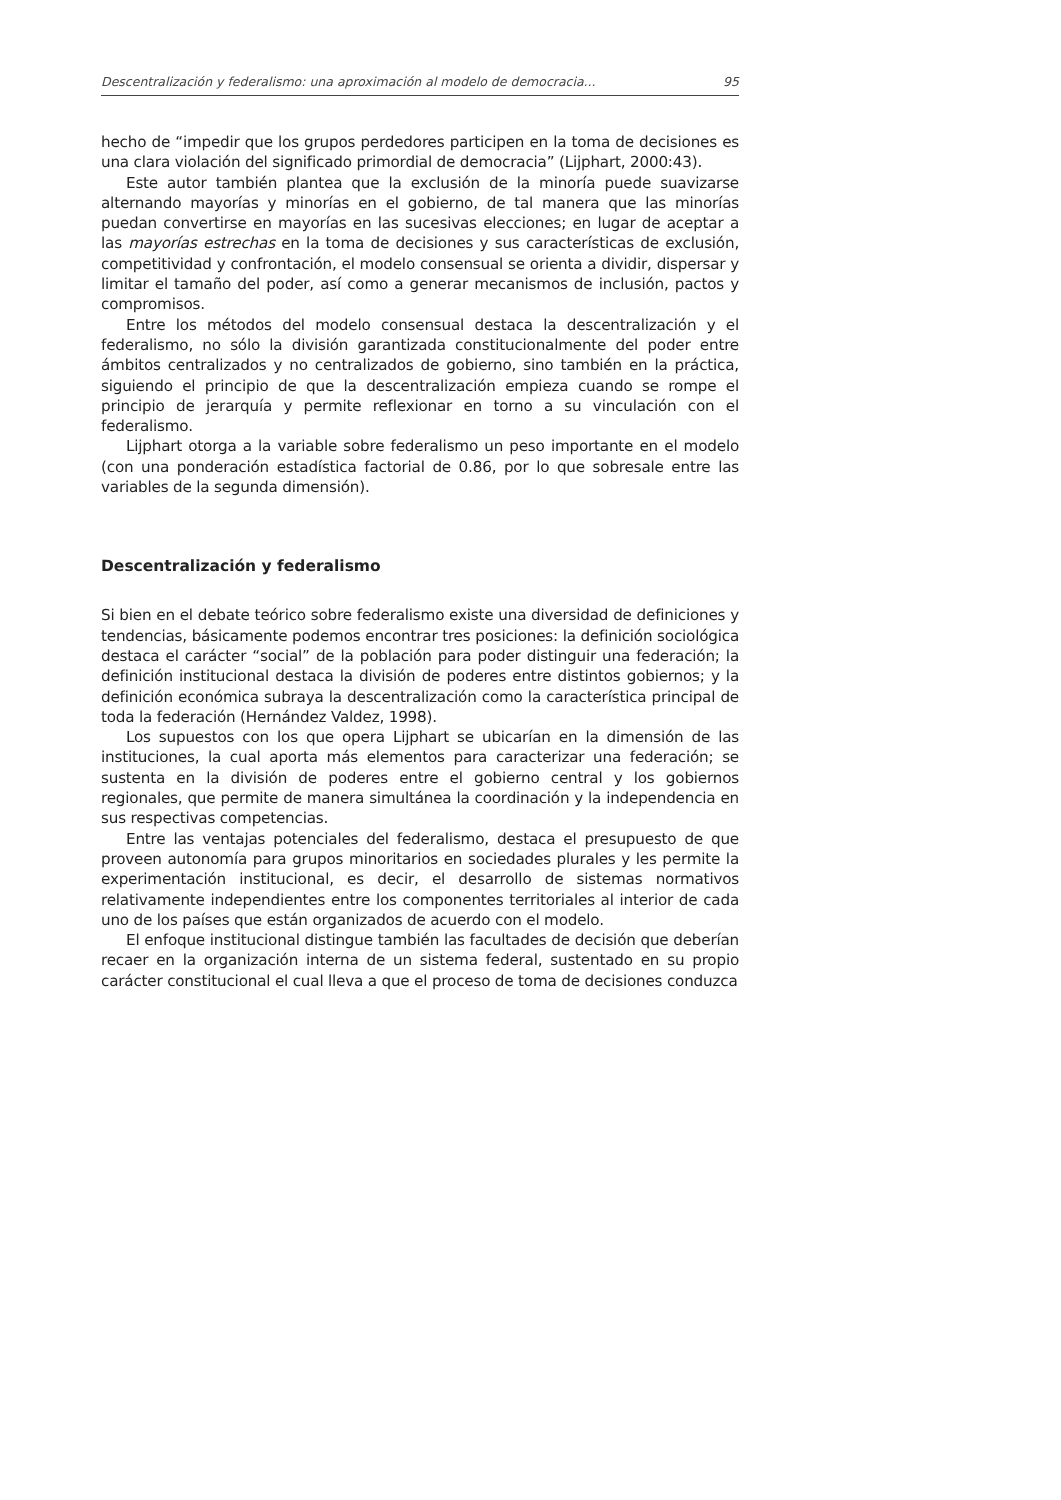Descentralización y federalismo: una aproximación al modelo de democracia... 95
hecho de “impedir que los grupos perdedores participen en la toma de decisiones es una clara violación del significado primordial de democracia” (Lijphart, 2000:43).
Este autor también plantea que la exclusión de la minoría puede suavizarse alternando mayorías y minorías en el gobierno, de tal manera que las minorías puedan convertirse en mayorías en las sucesivas elecciones; en lugar de aceptar a las mayorías estrechas en la toma de decisiones y sus características de exclusión, competitividad y confrontación, el modelo consensual se orienta a dividir, dispersar y limitar el tamaño del poder, así como a generar mecanismos de inclusión, pactos y compromisos.
Entre los métodos del modelo consensual destaca la descentralización y el federalismo, no sólo la división garantizada constitucionalmente del poder entre ámbitos centralizados y no centralizados de gobierno, sino también en la práctica, siguiendo el principio de que la descentralización empieza cuando se rompe el principio de jerarquía y permite reflexionar en torno a su vinculación con el federalismo.
Lijphart otorga a la variable sobre federalismo un peso importante en el modelo (con una ponderación estadística factorial de 0.86, por lo que sobresale entre las variables de la segunda dimensión).
Descentralización y federalismo
Si bien en el debate teórico sobre federalismo existe una diversidad de definiciones y tendencias, básicamente podemos encontrar tres posiciones: la definición sociológica destaca el carácter “social” de la población para poder distinguir una federación; la definición institucional destaca la división de poderes entre distintos gobiernos; y la definición económica subraya la descentralización como la característica principal de toda la federación (Hernández Valdez, 1998).
Los supuestos con los que opera Lijphart se ubicarían en la dimensión de las instituciones, la cual aporta más elementos para caracterizar una federación; se sustenta en la división de poderes entre el gobierno central y los gobiernos regionales, que permite de manera simultánea la coordinación y la independencia en sus respectivas competencias.
Entre las ventajas potenciales del federalismo, destaca el presupuesto de que proveen autonomía para grupos minoritarios en sociedades plurales y les permite la experimentación institucional, es decir, el desarrollo de sistemas normativos relativamente independientes entre los componentes territoriales al interior de cada uno de los países que están organizados de acuerdo con el modelo.
El enfoque institucional distingue también las facultades de decisión que deberían recaer en la organización interna de un sistema federal, sustentado en su propio carácter constitucional el cual lleva a que el proceso de toma de decisiones conduzca